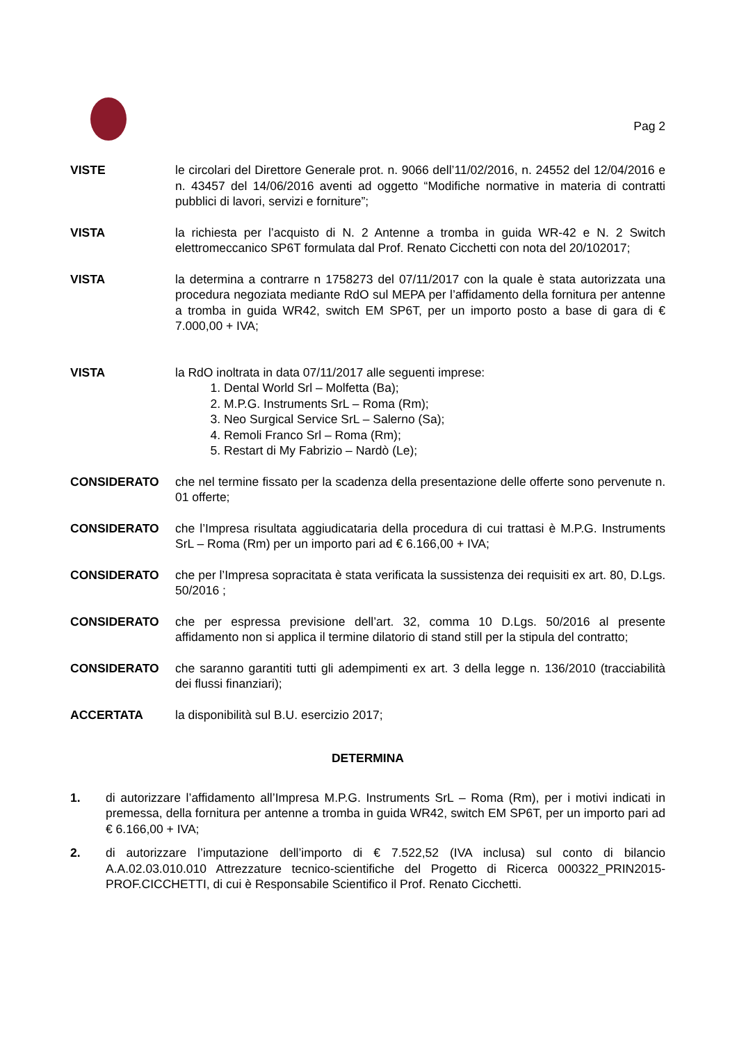Pag 2
VISTE le circolari del Direttore Generale prot. n. 9066 dell’11/02/2016, n. 24552 del 12/04/2016 e n. 43457 del 14/06/2016 aventi ad oggetto “Modifiche normative in materia di contratti pubblici di lavori, servizi e forniture”;
VISTA la richiesta per l’acquisto di N. 2 Antenne a tromba in guida WR-42 e N. 2 Switch elettromeccanico SP6T formulata dal Prof. Renato Cicchetti con nota del 20/102017;
VISTA la determina a contrarre n 1758273 del 07/11/2017 con la quale è stata autorizzata una procedura negoziata mediante RdO sul MEPA per l’affidamento della fornitura per antenne a tromba in guida WR42, switch EM SP6T, per un importo posto a base di gara di € 7.000,00 + IVA;
VISTA la RdO inoltrata in data 07/11/2017 alle seguenti imprese:
1. Dental World Srl – Molfetta (Ba);
2. M.P.G. Instruments SrL – Roma (Rm);
3. Neo Surgical Service SrL – Salerno (Sa);
4. Remoli Franco Srl – Roma (Rm);
5. Restart di My Fabrizio – Nardò (Le);
CONSIDERATO che nel termine fissato per la scadenza della presentazione delle offerte sono pervenute n. 01 offerte;
CONSIDERATO che l’Impresa risultata aggiudicataria della procedura di cui trattasi è M.P.G. Instruments SrL – Roma (Rm) per un importo pari ad € 6.166,00 + IVA;
CONSIDERATO che per l’Impresa sopracitata è stata verificata la sussistenza dei requisiti ex art. 80, D.Lgs. 50/2016 ;
CONSIDERATO che per espressa previsione dell’art. 32, comma 10 D.Lgs. 50/2016 al presente affidamento non si applica il termine dilatorio di stand still per la stipula del contratto;
CONSIDERATO che saranno garantiti tutti gli adempimenti ex art. 3 della legge n. 136/2010 (tracciabilità dei flussi finanziari);
ACCERTATA la disponibilità sul B.U. esercizio 2017;
DETERMINA
1. di autorizzare l’affidamento all’Impresa M.P.G. Instruments SrL – Roma (Rm), per i motivi indicati in premessa, della fornitura per antenne a tromba in guida WR42, switch EM SP6T, per un importo pari ad € 6.166,00 + IVA;
2. di autorizzare l’imputazione dell’importo di € 7.522,52 (IVA inclusa) sul conto di bilancio A.A.02.03.010.010 Attrezzature tecnico-scientifiche del Progetto di Ricerca 000322_PRIN2015-PROF.CICCHETTI, di cui è Responsabile Scientifico il Prof. Renato Cicchetti.